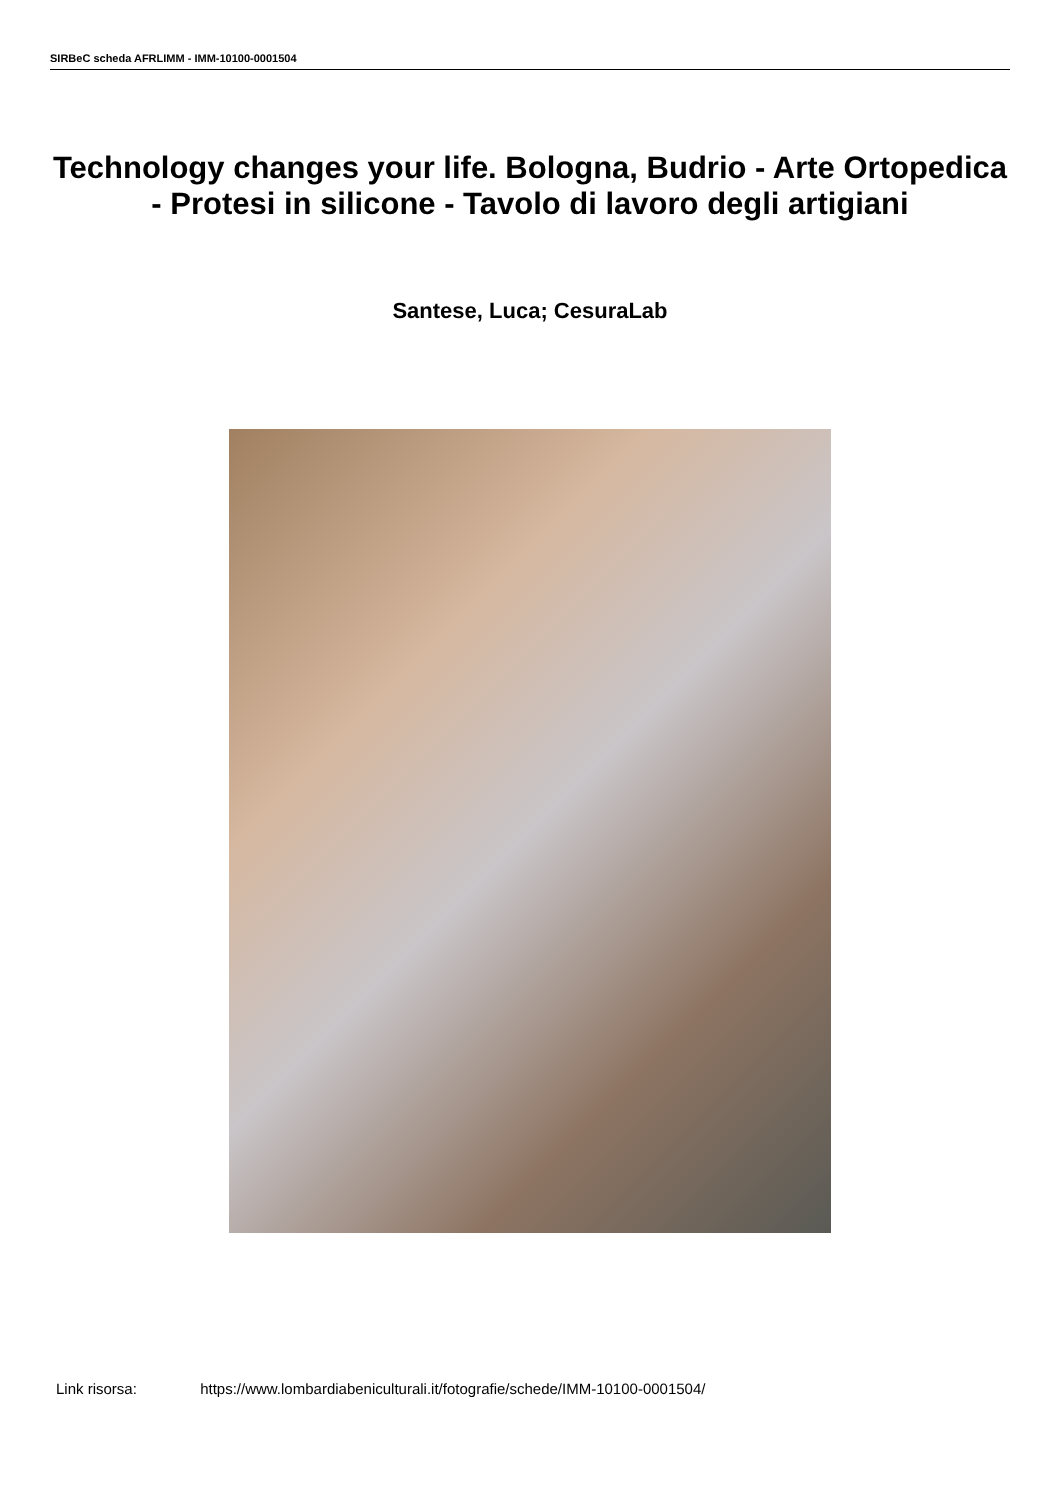SIRBeC scheda AFRLIMM - IMM-10100-0001504
Technology changes your life. Bologna, Budrio - Arte Ortopedica - Protesi in silicone - Tavolo di lavoro degli artigiani
Santese, Luca; CesuraLab
Link risorsa: https://www.lombardiabeniculturali.it/fotografie/schede/IMM-10100-0001504/